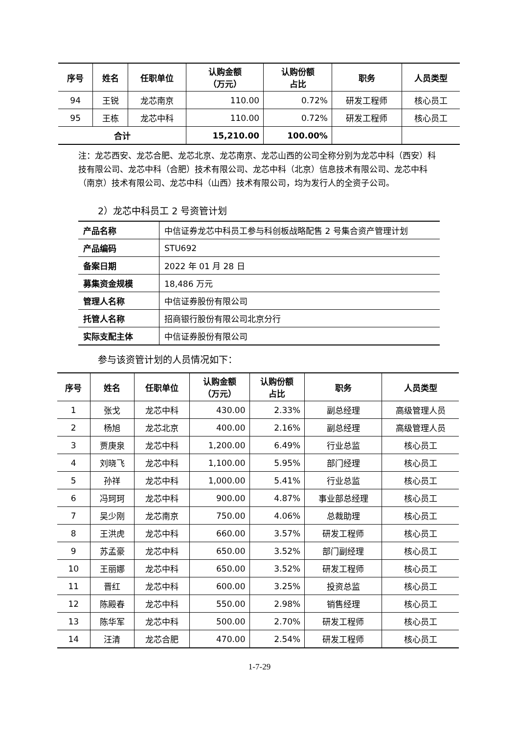| 序号 | 姓名 | 任职单位 | 认购金额 （万元） | 认购份额 占比 | 职务 | 人员类型 |
| --- | --- | --- | --- | --- | --- | --- |
| 94 | 王锐 | 龙芯南京 | 110.00 | 0.72% | 研发工程师 | 核心员工 |
| 95 | 王栋 | 龙芯中科 | 110.00 | 0.72% | 研发工程师 | 核心员工 |
| 合计 | | | 15,210.00 | 100.00% | | |
注：龙芯西安、龙芯合肥、龙芯北京、龙芯南京、龙芯山西的公司全称分别为龙芯中科（西安）科技有限公司、龙芯中科（合肥）技术有限公司、龙芯中科（北京）信息技术有限公司、龙芯中科（南京）技术有限公司、龙芯中科（山西）技术有限公司，均为发行人的全资子公司。
2）龙芯中科员工 2 号资管计划
| 产品名称 | 中信证券龙芯中科员工参与科创板战略配售 2 号集合资产管理计划 |
| 产品编码 | STU692 |
| 备案日期 | 2022 年 01 月 28 日 |
| 募集资金规模 | 18,486 万元 |
| 管理人名称 | 中信证券股份有限公司 |
| 托管人名称 | 招商银行股份有限公司北京分行 |
| 实际支配主体 | 中信证券股份有限公司 |
参与该资管计划的人员情况如下：
| 序号 | 姓名 | 任职单位 | 认购金额 （万元） | 认购份额 占比 | 职务 | 人员类型 |
| --- | --- | --- | --- | --- | --- | --- |
| 1 | 张戈 | 龙芯中科 | 430.00 | 2.33% | 副总经理 | 高级管理人员 |
| 2 | 杨旭 | 龙芯北京 | 400.00 | 2.16% | 副总经理 | 高级管理人员 |
| 3 | 贾庚泉 | 龙芯中科 | 1,200.00 | 6.49% | 行业总监 | 核心员工 |
| 4 | 刘晓飞 | 龙芯中科 | 1,100.00 | 5.95% | 部门经理 | 核心员工 |
| 5 | 孙祥 | 龙芯中科 | 1,000.00 | 5.41% | 行业总监 | 核心员工 |
| 6 | 冯珂珂 | 龙芯中科 | 900.00 | 4.87% | 事业部总经理 | 核心员工 |
| 7 | 吴少刚 | 龙芯南京 | 750.00 | 4.06% | 总裁助理 | 核心员工 |
| 8 | 王洪虎 | 龙芯中科 | 660.00 | 3.57% | 研发工程师 | 核心员工 |
| 9 | 苏孟豪 | 龙芯中科 | 650.00 | 3.52% | 部门副经理 | 核心员工 |
| 10 | 王丽娜 | 龙芯中科 | 650.00 | 3.52% | 研发工程师 | 核心员工 |
| 11 | 晋红 | 龙芯中科 | 600.00 | 3.25% | 投资总监 | 核心员工 |
| 12 | 陈殿春 | 龙芯中科 | 550.00 | 2.98% | 销售经理 | 核心员工 |
| 13 | 陈华军 | 龙芯中科 | 500.00 | 2.70% | 研发工程师 | 核心员工 |
| 14 | 汪清 | 龙芯合肥 | 470.00 | 2.54% | 研发工程师 | 核心员工 |
1-7-29